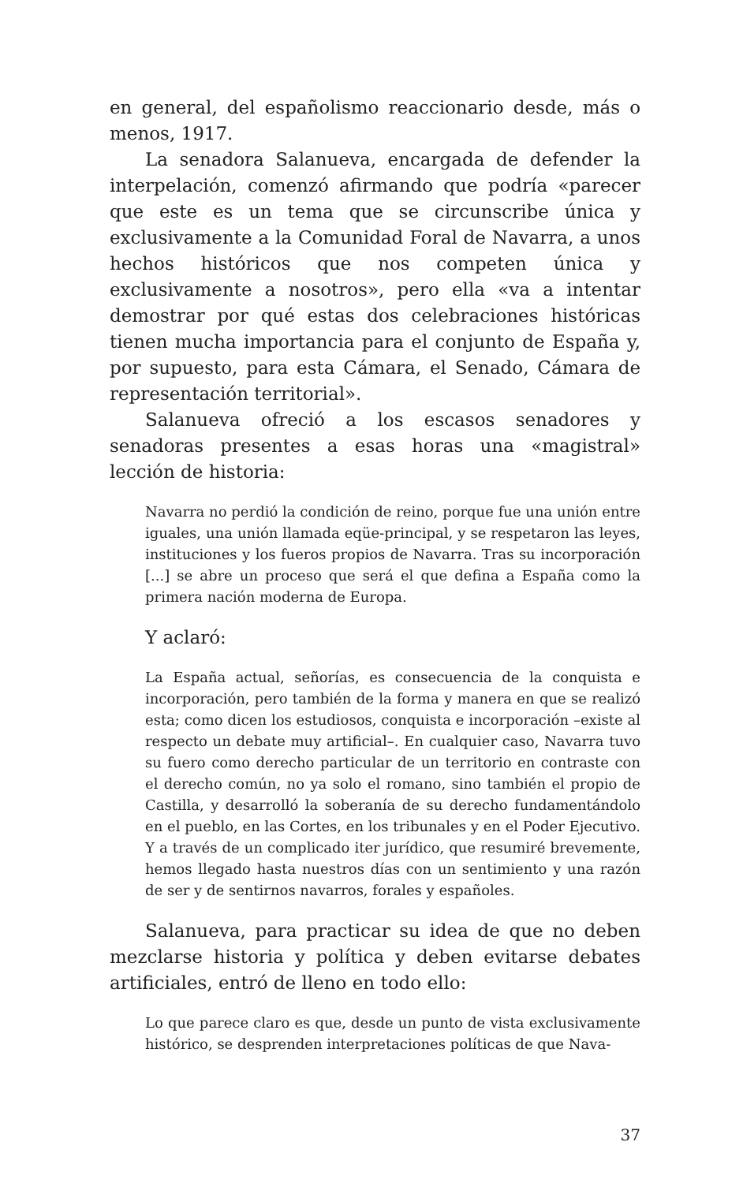en general, del españolismo reaccionario desde, más o menos, 1917.
La senadora Salanueva, encargada de defender la interpelación, comenzó afirmando que podría «parecer que este es un tema que se circunscribe única y exclusivamente a la Comunidad Foral de Navarra, a unos hechos históricos que nos competen única y exclusivamente a nosotros», pero ella «va a intentar demostrar por qué estas dos celebraciones históricas tienen mucha importancia para el conjunto de España y, por supuesto, para esta Cámara, el Senado, Cámara de representación territorial».
Salanueva ofreció a los escasos senadores y senadoras presentes a esas horas una «magistral» lección de historia:
Navarra no perdió la condición de reino, porque fue una unión entre iguales, una unión llamada eqüe-principal, y se respetaron las leyes, instituciones y los fueros propios de Navarra. Tras su incorporación [...] se abre un proceso que será el que defina a España como la primera nación moderna de Europa.
Y aclaró:
La España actual, señorías, es consecuencia de la conquista e incorporación, pero también de la forma y manera en que se realizó esta; como dicen los estudiosos, conquista e incorporación –existe al respecto un debate muy artificial–. En cualquier caso, Navarra tuvo su fuero como derecho particular de un territorio en contraste con el derecho común, no ya solo el romano, sino también el propio de Castilla, y desarrolló la soberanía de su derecho fundamentándolo en el pueblo, en las Cortes, en los tribunales y en el Poder Ejecutivo. Y a través de un complicado iter jurídico, que resumiré brevemente, hemos llegado hasta nuestros días con un sentimiento y una razón de ser y de sentirnos navarros, forales y españoles.
Salanueva, para practicar su idea de que no deben mezclarse historia y política y deben evitarse debates artificiales, entró de lleno en todo ello:
Lo que parece claro es que, desde un punto de vista exclusivamente histórico, se desprenden interpretaciones políticas de que Nava-
37